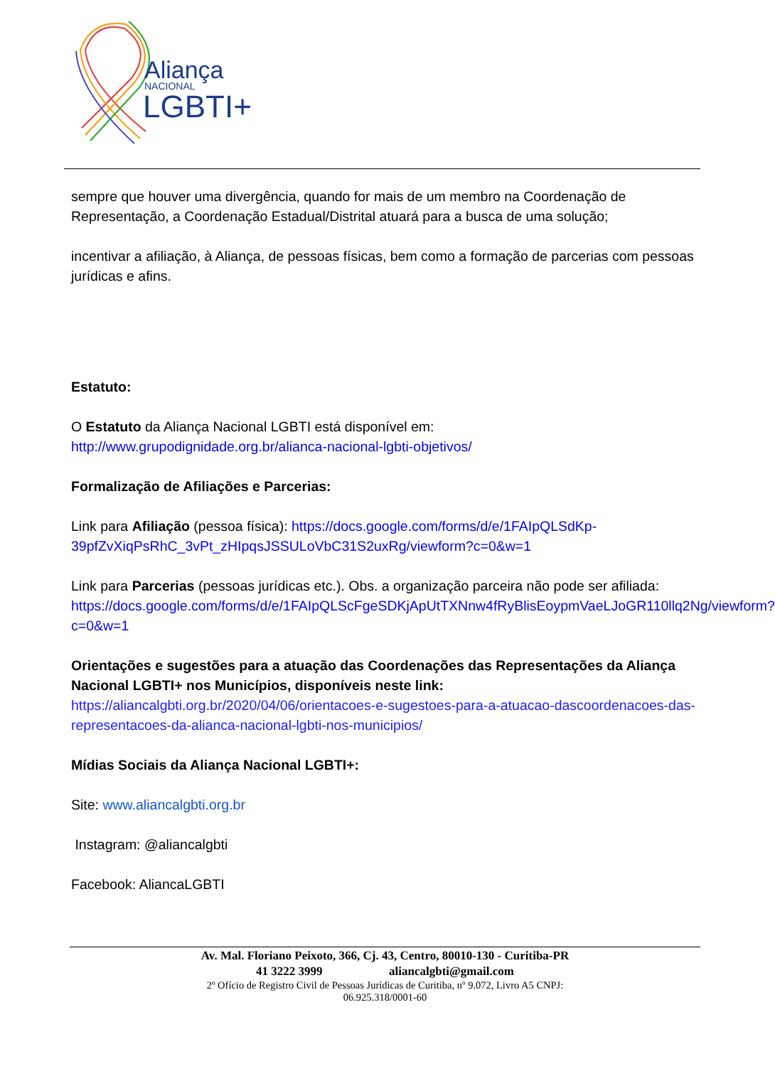Aliança
NACIONAL
LGBTI+
sempre que houver uma divergência, quando for mais de um membro na Coordenação de Representação, a Coordenação Estadual/Distrital atuará para a busca de uma solução;
incentivar a afiliação, à Aliança, de pessoas físicas, bem como a formação de parcerias com pessoas jurídicas e afins.
Estatuto:
O Estatuto da Aliança Nacional LGBTI está disponível em:
http://www.grupodignidade.org.br/alianca-nacional-lgbti-objetivos/
Formalização de Afiliações e Parcerias:
Link para Afiliação (pessoa física): https://docs.google.com/forms/d/e/1FAIpQLSdKp-39pfZvXiqPsRhC_3vPt_zHIpqsJSSULoVbC31S2uxRg/viewform?c=0&w=1
Link para Parcerias (pessoas jurídicas etc.). Obs. a organização parceira não pode ser afiliada:
https://docs.google.com/forms/d/e/1FAIpQLScFgeSDKjApUtTXNnw4fRyBlisEoypmVaeLJoGR110llq2Ng/viewform?c=0&w=1
Orientações e sugestões para a atuação das Coordenações das Representações da Aliança Nacional LGBTI+ nos Municípios, disponíveis neste link:
https://aliancalgbti.org.br/2020/04/06/orientacoes-e-sugestoes-para-a-atuacao-dascoordenacoes-das- representacoes-da-alianca-nacional-lgbti-nos-municipios/
Mídias Sociais da Aliança Nacional LGBTI+:
Site: www.aliancalgbti.org.br
Instagram: @aliancalgbti
Facebook: AliancaLGBTI
Av. Mal. Floriano Peixoto, 366, Cj. 43, Centro, 80010-130 - Curitiba-PR
41 3222 3999 aliancalgbti@gmail.com
2º Ofício de Registro Civil de Pessoas Jurídicas de Curitiba, nº 9.072, Livro A5 CNPJ:
06.925.318/0001-60